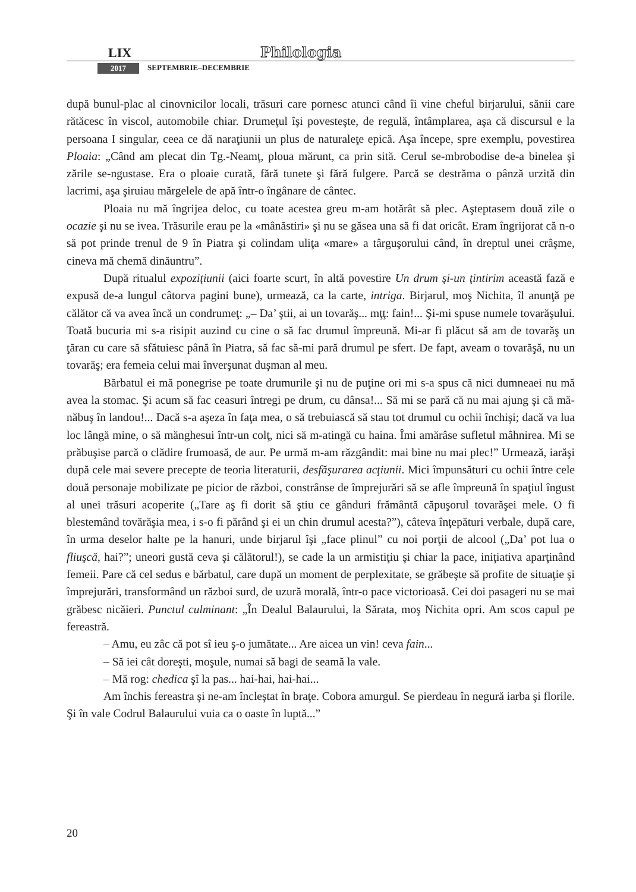LIX Philologia
2017 SEPTEMBRIE–DECEMBRIE
după bunul-plac al cinovnicilor locali, trăsuri care pornesc atunci când îi vine cheful birjarului, sănii care rătăcesc în viscol, automobile chiar. Drumeţul îşi povesteşte, de regulă, întâmplarea, aşa că discursul e la persoana I singular, ceea ce dă naraţiunii un plus de naturaleţe epică. Aşa începe, spre exemplu, povestirea Ploaia: „Când am plecat din Tg.-Neamţ, ploua mărunt, ca prin sită. Cerul se-mbrobodise de-a binelea şi zările se-ngustase. Era o ploaie curată, fără tunete şi fără fulgere. Parcă se destrăma o pânză urzită din lacrimi, aşa şiruiau mărgelele de apă într-o îngânare de cântec.
Ploaia nu mă îngrijea deloc, cu toate acestea greu m-am hotărât să plec. Aşteptasem două zile o ocazie şi nu se ivea. Trăsurile erau pe la «mânăstiri» şi nu se găsea una să fi dat oricât. Eram îngrijorat că n-o să pot prinde trenul de 9 în Piatra şi colindam uliţa «mare» a târguşorului când, în dreptul unei crâşme, cineva mă chemă dinăuntru”.
După ritualul expoziţiunii (aici foarte scurt, în altă povestire Un drum şi-un ţintirim această fază e expusă de-a lungul câtorva pagini bune), urmează, ca la carte, intriga. Birjarul, moş Nichita, îl anunţă pe călător că va avea încă un condrumeţ: „– Da’ ştii, ai un tovarăş... mţţ: fain!... Şi-mi spuse numele tovarăşului. Toată bucuria mi s-a risipit auzind cu cine o să fac drumul împreună. Mi-ar fi plăcut să am de tovarăş un ţăran cu care să sfătuiesc până în Piatra, să fac să-mi pară drumul pe sfert. De fapt, aveam o tovarăşă, nu un tovarăş; era femeia celui mai înverşunat duşman al meu.
Bărbatul ei mă ponegrise pe toate drumurile şi nu de puţine ori mi s-a spus că nici dumneaei nu mă avea la stomac. Şi acum să fac ceasuri întregi pe drum, cu dânsa!... Să mi se pară că nu mai ajung şi că mă-năbuş în landou!... Dacă s-a aşeza în faţa mea, o să trebuiască să stau tot drumul cu ochii închişi; dacă va lua loc lângă mine, o să mănghesui într-un colţ, nici să m-atingă cu haina. Îmi amărâse sufletul mâhnirea. Mi se prăbuşise parcă o clădire frumoasă, de aur. Pe urmă m-am răzgândit: mai bine nu mai plec!” Urmează, iarăşi după cele mai severe precepte de teoria literaturii, desfăşurarea acţiunii. Mici împunsături cu ochii între cele două personaje mobilizate pe picior de război, constrânse de împrejurări să se afle împreună în spaţiul îngust al unei trăsuri acoperite („Tare aş fi dorit să ştiu ce gânduri frământă căpuşorul tovarăşei mele. O fi blestemând tovărăşia mea, i s-o fi părând şi ei un chin drumul acesta?”), câteva înţepături verbale, după care, în urma deselor halte pe la hanuri, unde birjarul îşi „face plinul” cu noi porţii de alcool („Da’ pot lua o fliuşcă, hai?”; uneori gustă ceva şi călătorul!), se cade la un armistiţiu şi chiar la pace, iniţiativa aparţinând femeii. Pare că cel sedus e bărbatul, care după un moment de perplexitate, se grăbeşte să profite de situaţie şi împrejurări, transformând un război surd, de uzură morală, într-o pace victorioasă. Cei doi pasageri nu se mai grăbesc nicăieri. Punctul culminant: „În Dealul Balaurului, la Sărata, moş Nichita opri. Am scos capul pe fereastră.
– Amu, eu zâc că pot sî ieu ş-o jumătate... Are aicea un vin! ceva fain...
– Să iei cât doreşti, moşule, numai să bagi de seamă la vale.
– Mă rog: chedica şî la pas... hai-hai, hai-hai...
Am închis fereastra şi ne-am încleştat în braţe. Cobora amurgul. Se pierdeau în negură iarba şi florile. Şi în vale Codrul Balaurului vuia ca o oaste în luptă...”
20